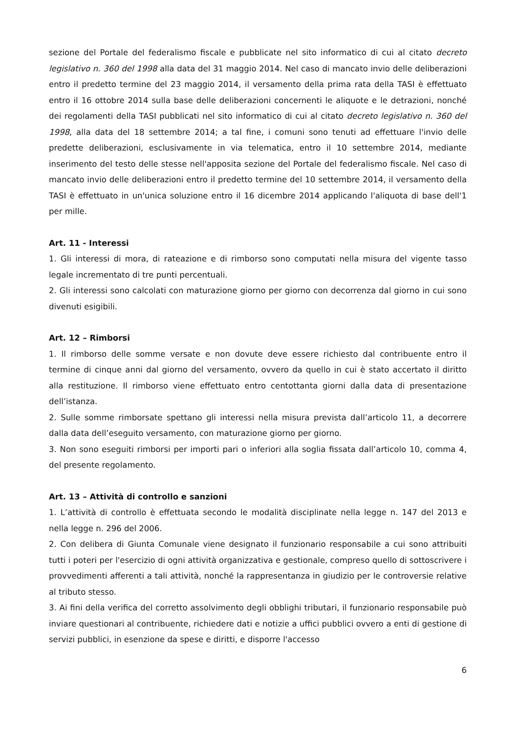sezione del Portale del federalismo fiscale e pubblicate nel sito informatico di cui al citato decreto legislativo n. 360 del 1998 alla data del 31 maggio 2014. Nel caso di mancato invio delle deliberazioni entro il predetto termine del 23 maggio 2014, il versamento della prima rata della TASI è effettuato entro il 16 ottobre 2014 sulla base delle deliberazioni concernenti le aliquote e le detrazioni, nonché dei regolamenti della TASI pubblicati nel sito informatico di cui al citato decreto legislativo n. 360 del 1998, alla data del 18 settembre 2014; a tal fine, i comuni sono tenuti ad effettuare l'invio delle predette deliberazioni, esclusivamente in via telematica, entro il 10 settembre 2014, mediante inserimento del testo delle stesse nell'apposita sezione del Portale del federalismo fiscale. Nel caso di mancato invio delle deliberazioni entro il predetto termine del 10 settembre 2014, il versamento della TASI è effettuato in un'unica soluzione entro il 16 dicembre 2014 applicando l'aliquota di base dell'1 per mille.
Art. 11 - Interessi
1. Gli interessi di mora, di rateazione e di rimborso sono computati nella misura del vigente tasso legale incrementato di tre punti percentuali.
2. Gli interessi sono calcolati con maturazione giorno per giorno con decorrenza dal giorno in cui sono divenuti esigibili.
Art. 12 – Rimborsi
1. Il rimborso delle somme versate e non dovute deve essere richiesto dal contribuente entro il termine di cinque anni dal giorno del versamento, ovvero da quello in cui è stato accertato il diritto alla restituzione. Il rimborso viene effettuato entro centottanta giorni dalla data di presentazione dell’istanza.
2. Sulle somme rimborsate spettano gli interessi nella misura prevista dall’articolo 11, a decorrere dalla data dell’eseguito versamento, con maturazione giorno per giorno.
3. Non sono eseguiti rimborsi per importi pari o inferiori alla soglia fissata dall’articolo 10, comma 4, del presente regolamento.
Art. 13 – Attività di controllo e sanzioni
1. L’attività di controllo è effettuata secondo le modalità disciplinate nella legge n. 147 del 2013 e nella legge n. 296 del 2006.
2. Con delibera di Giunta Comunale viene designato il funzionario responsabile a cui sono attribuiti tutti i poteri per l'esercizio di ogni attività organizzativa e gestionale, compreso quello di sottoscrivere i provvedimenti afferenti a tali attività, nonché la rappresentanza in giudizio per le controversie relative al tributo stesso.
3. Ai fini della verifica del corretto assolvimento degli obblighi tributari, il funzionario responsabile può inviare questionari al contribuente, richiedere dati e notizie a uffici pubblici ovvero a enti di gestione di servizi pubblici, in esenzione da spese e diritti, e disporre l'accesso
6